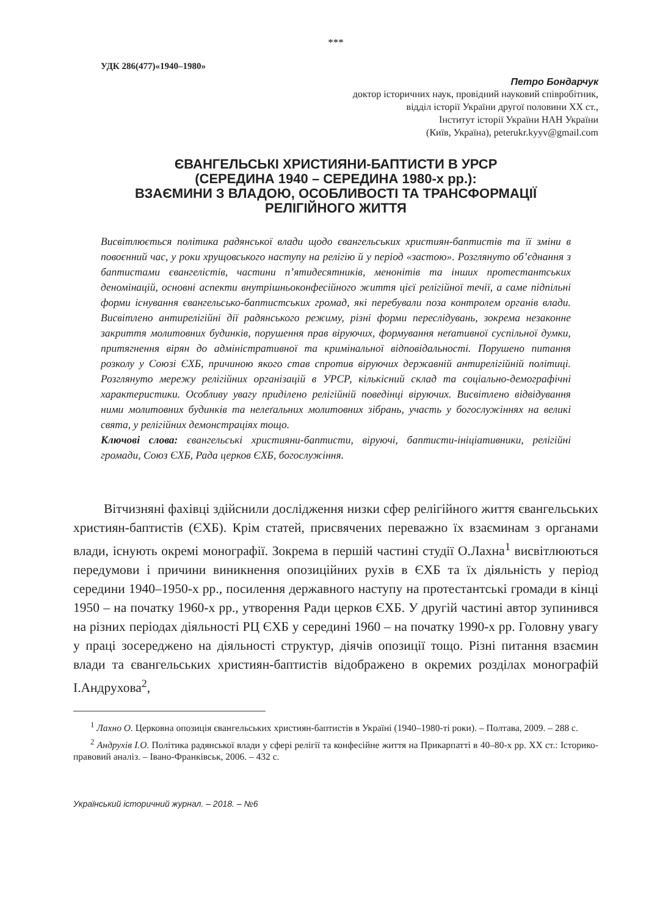***
УДК 286(477)«1940–1980»
Петро Бондарчук
доктор історичних наук, провідний науковий співробітник,
відділ історії України другої половини XX ст.,
Інститут історії України НАН України
(Київ, Україна), peterukr.kyyv@gmail.com
ЄВАНГЕЛЬСЬКІ ХРИСТИЯНИ-БАПТИСТИ В УРСР
(СЕРЕДИНА 1940 – СЕРЕДИНА 1980-х рр.):
ВЗАЄМИНИ З ВЛАДОЮ, ОСОБЛИВОСТІ ТА ТРАНСФОРМАЦІЇ
РЕЛІГІЙНОГО ЖИТТЯ
Висвітлюється політика радянської влади щодо євангельських християн-баптистів та її зміни в повоєнний час, у роки хрущовського наступу на релігію й у період «застою». Розглянуто об’єднання з баптистами євангелістів, частини п’ятидесятників, менонітів та інших протестантських деномінацій, основні аспекти внутрішньоконфесійного життя цієї релігійної течії, а саме підпільні форми існування євангельсько-баптистських громад, які перебували поза контролем органів влади. Висвітлено антирелігійні дії радянського режиму, різні форми переслідувань, зокрема незаконне закриття молитовних будинків, порушення прав віруючих, формування неґативної суспільної думки, притягнення вірян до адміністративної та кримінальної відповідальності. Порушено питання розколу у Союзі ЄХБ, причиною якого став спротив віруючих державній антирелігійній політиці. Розглянуто мережу релігійних організацій в УРСР, кількісний склад та соціально-демографічні характеристики. Особливу увагу приділено релігійній поведінці віруючих. Висвітлено відвідування ними молитовних будинків та нелеґальних молитовних зібрань, участь у богослужіннях на великі свята, у релігійних демонстраціях тощо.
Ключові слова: євангельські християни-баптисти, віруючі, баптисти-ініціативники, релігійні громади, Союз ЄХБ, Рада церков ЄХБ, богослужіння.
Вітчизняні фахівці здійснили дослідження низки сфер релігійного життя євангельських християн-баптистів (ЄХБ). Крім статей, присвячених переважно їх взаєминам з органами влади, існують окремі монографії. Зокрема в першій частині студії О.Лахна<sup>1</sup> висвітлюються передумови і причини виникнення опозиційних рухів в ЄХБ та їх діяльність у період середини 1940–1950-х рр., посилення державного наступу на протестантські громади в кінці 1950 – на початку 1960-х рр., утворення Ради церков ЄХБ. У другій частині автор зупинився на різних періодах діяльності РЦ ЄХБ у середині 1960 – на початку 1990-х рр. Головну увагу у праці зосереджено на діяльності структур, діячів опозиції тощо. Різні питання взаємин влади та євангельських християн-баптистів відображено в окремих розділах монографій І.Андрухова<sup>2</sup>,
<sup>1</sup> Лахно О. Церковна опозиція євангельських християн-баптистів в Україні (1940–1980-ті роки). – Полтава, 2009. – 288 с.
<sup>2</sup> Андрухів І.О. Політика радянської влади у сфері релігії та конфесійне життя на Прикарпатті в 40–80-х рр. XX ст.: Історико-правовий аналіз. – Івано-Франківськ, 2006. – 432 с.
Український історичний журнал. – 2018. – №6